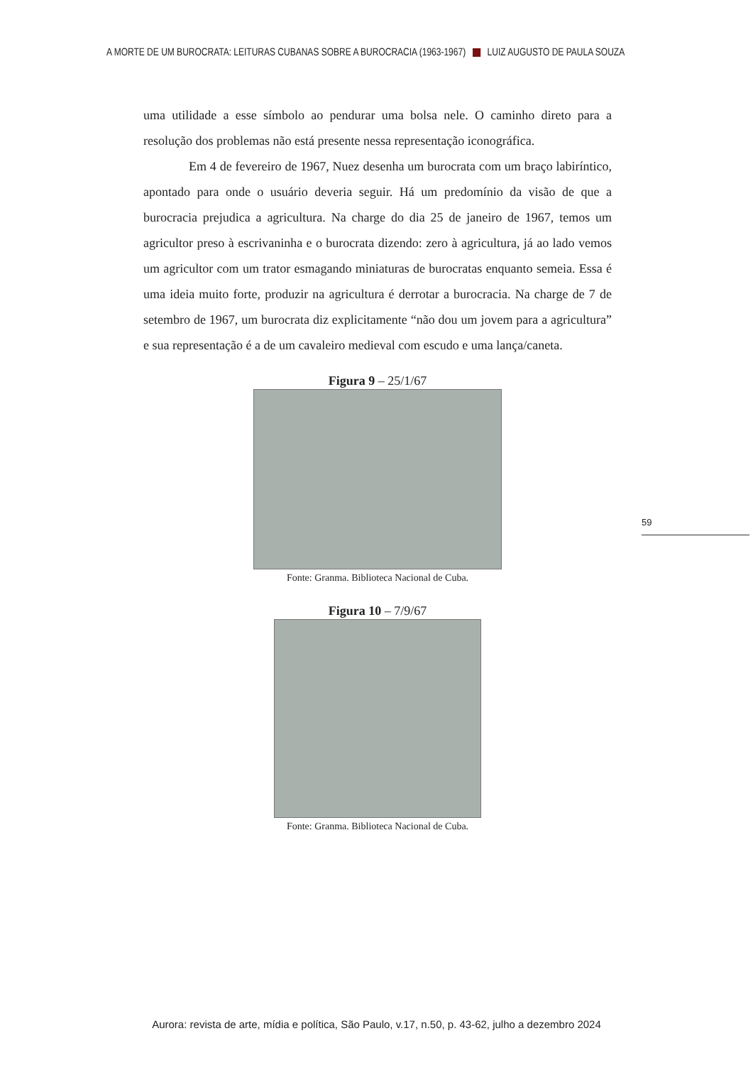A MORTE DE UM BUROCRATA: LEITURAS CUBANAS SOBRE A BUROCRACIA (1963-1967) LUIZ AUGUSTO DE PAULA SOUZA
uma utilidade a esse símbolo ao pendurar uma bolsa nele. O caminho direto para a resolução dos problemas não está presente nessa representação iconográfica.
Em 4 de fevereiro de 1967, Nuez desenha um burocrata com um braço labiríntico, apontado para onde o usuário deveria seguir. Há um predomínio da visão de que a burocracia prejudica a agricultura. Na charge do dia 25 de janeiro de 1967, temos um agricultor preso à escrivaninha e o burocrata dizendo: zero à agricultura, já ao lado vemos um agricultor com um trator esmagando miniaturas de burocratas enquanto semeia. Essa é uma ideia muito forte, produzir na agricultura é derrotar a burocracia. Na charge de 7 de setembro de 1967, um burocrata diz explicitamente “não dou um jovem para a agricultura” e sua representação é a de um cavaleiro medieval com escudo e uma lança/caneta.
Figura 9 – 25/1/67
Fonte: Granma. Biblioteca Nacional de Cuba.
Figura 10 – 7/9/67
Fonte: Granma. Biblioteca Nacional de Cuba.
59
Aurora: revista de arte, mídia e política, São Paulo, v.17, n.50, p. 43-62, julho a dezembro 2024